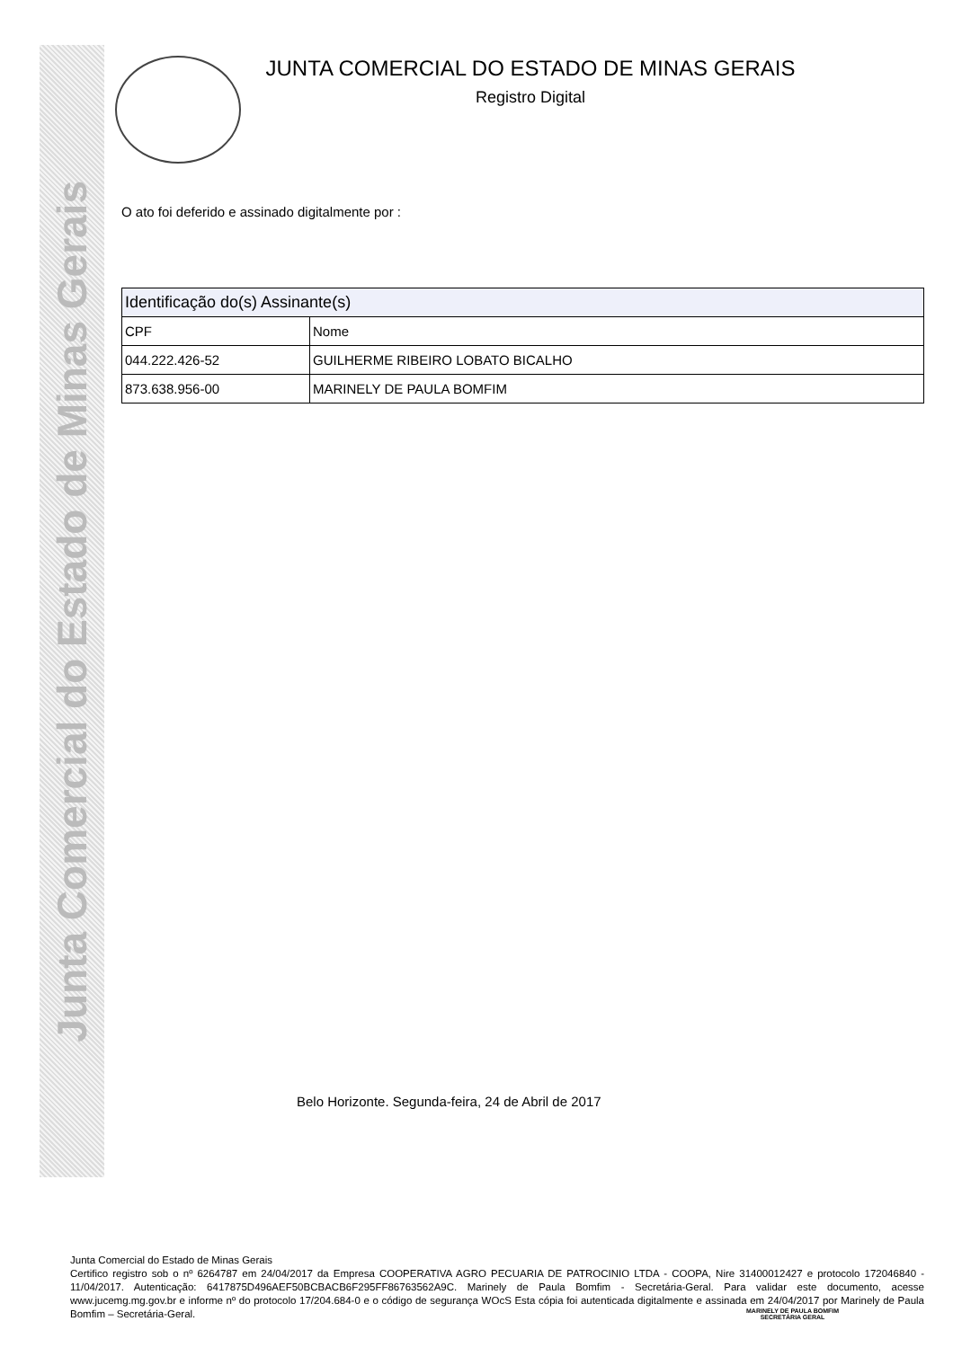Junta Comercial do Estado de Minas Gerais
JUNTA COMERCIAL DO ESTADO DE MINAS GERAIS
Registro Digital
O ato foi deferido e assinado digitalmente por :
| Identificação do(s) Assinante(s) | |
| --- | --- |
| CPF | Nome |
| 044.222.426-52 | GUILHERME RIBEIRO LOBATO BICALHO |
| 873.638.956-00 | MARINELY DE PAULA BOMFIM |
Belo Horizonte. Segunda-feira, 24 de Abril de 2017
Junta Comercial do Estado de Minas Gerais
Certifico registro sob o nº 6264787 em 24/04/2017 da Empresa COOPERATIVA AGRO PECUARIA DE PATROCINIO LTDA - COOPA, Nire 31400012427 e protocolo 172046840 - 11/04/2017. Autenticação: 6417875D496AEF50BCBACB6F295FF86763562A9C. Marinely de Paula Bomfim - Secretária-Geral. Para validar este documento, acesse www.jucemg.mg.gov.br e informe nº do protocolo 17/204.684-0 e o código de segurança WOcS Esta cópia foi autenticada digitalmente e assinada em 24/04/2017 por Marinely de Paula Bomfim – Secretária-Geral.
MARINELY DE PAULA BOMFIM
SECRETÁRIA GERAL